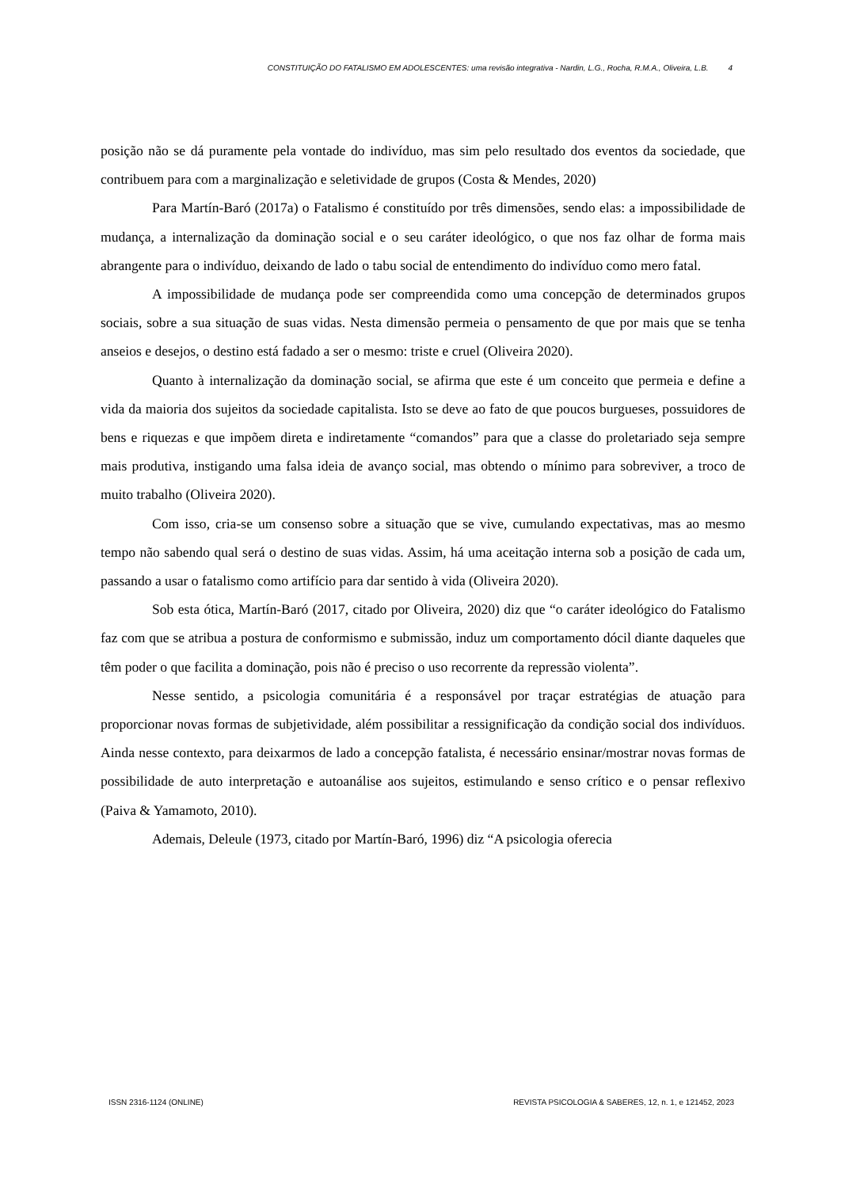CONSTITUIÇÃO DO FATALISMO EM ADOLESCENTES: uma revisão integrativa - Nardin, L.G., Rocha, R.M.A., Oliveira, L.B. 4
posição não se dá puramente pela vontade do indivíduo, mas sim pelo resultado dos eventos da sociedade, que contribuem para com a marginalização e seletividade de grupos (Costa & Mendes, 2020)
Para Martín-Baró (2017a) o Fatalismo é constituído por três dimensões, sendo elas: a impossibilidade de mudança, a internalização da dominação social e o seu caráter ideológico, o que nos faz olhar de forma mais abrangente para o indivíduo, deixando de lado o tabu social de entendimento do indivíduo como mero fatal.
A impossibilidade de mudança pode ser compreendida como uma concepção de determinados grupos sociais, sobre a sua situação de suas vidas. Nesta dimensão permeia o pensamento de que por mais que se tenha anseios e desejos, o destino está fadado a ser o mesmo: triste e cruel (Oliveira 2020).
Quanto à internalização da dominação social, se afirma que este é um conceito que permeia e define a vida da maioria dos sujeitos da sociedade capitalista. Isto se deve ao fato de que poucos burgueses, possuidores de bens e riquezas e que impõem direta e indiretamente “comandos” para que a classe do proletariado seja sempre mais produtiva, instigando uma falsa ideia de avanço social, mas obtendo o mínimo para sobreviver, a troco de muito trabalho (Oliveira 2020).
Com isso, cria-se um consenso sobre a situação que se vive, cumulando expectativas, mas ao mesmo tempo não sabendo qual será o destino de suas vidas. Assim, há uma aceitação interna sob a posição de cada um, passando a usar o fatalismo como artifício para dar sentido à vida (Oliveira 2020).
Sob esta ótica, Martín-Baró (2017, citado por Oliveira, 2020) diz que “o caráter ideológico do Fatalismo faz com que se atribua a postura de conformismo e submissão, induz um comportamento dócil diante daqueles que têm poder o que facilita a dominação, pois não é preciso o uso recorrente da repressão violenta”.
Nesse sentido, a psicologia comunitária é a responsável por traçar estratégias de atuação para proporcionar novas formas de subjetividade, além possibilitar a ressignificação da condição social dos indivíduos. Ainda nesse contexto, para deixarmos de lado a concepção fatalista, é necessário ensinar/mostrar novas formas de possibilidade de auto interpretação e autoanálise aos sujeitos, estimulando e senso crítico e o pensar reflexivo (Paiva & Yamamoto, 2010).
Ademais, Deleule (1973, citado por Martín-Baró, 1996) diz “A psicologia oferecia
ISSN 2316-1124 (ONLINE) REVISTA PSICOLOGIA & SABERES, 12, n. 1, e 121452, 2023